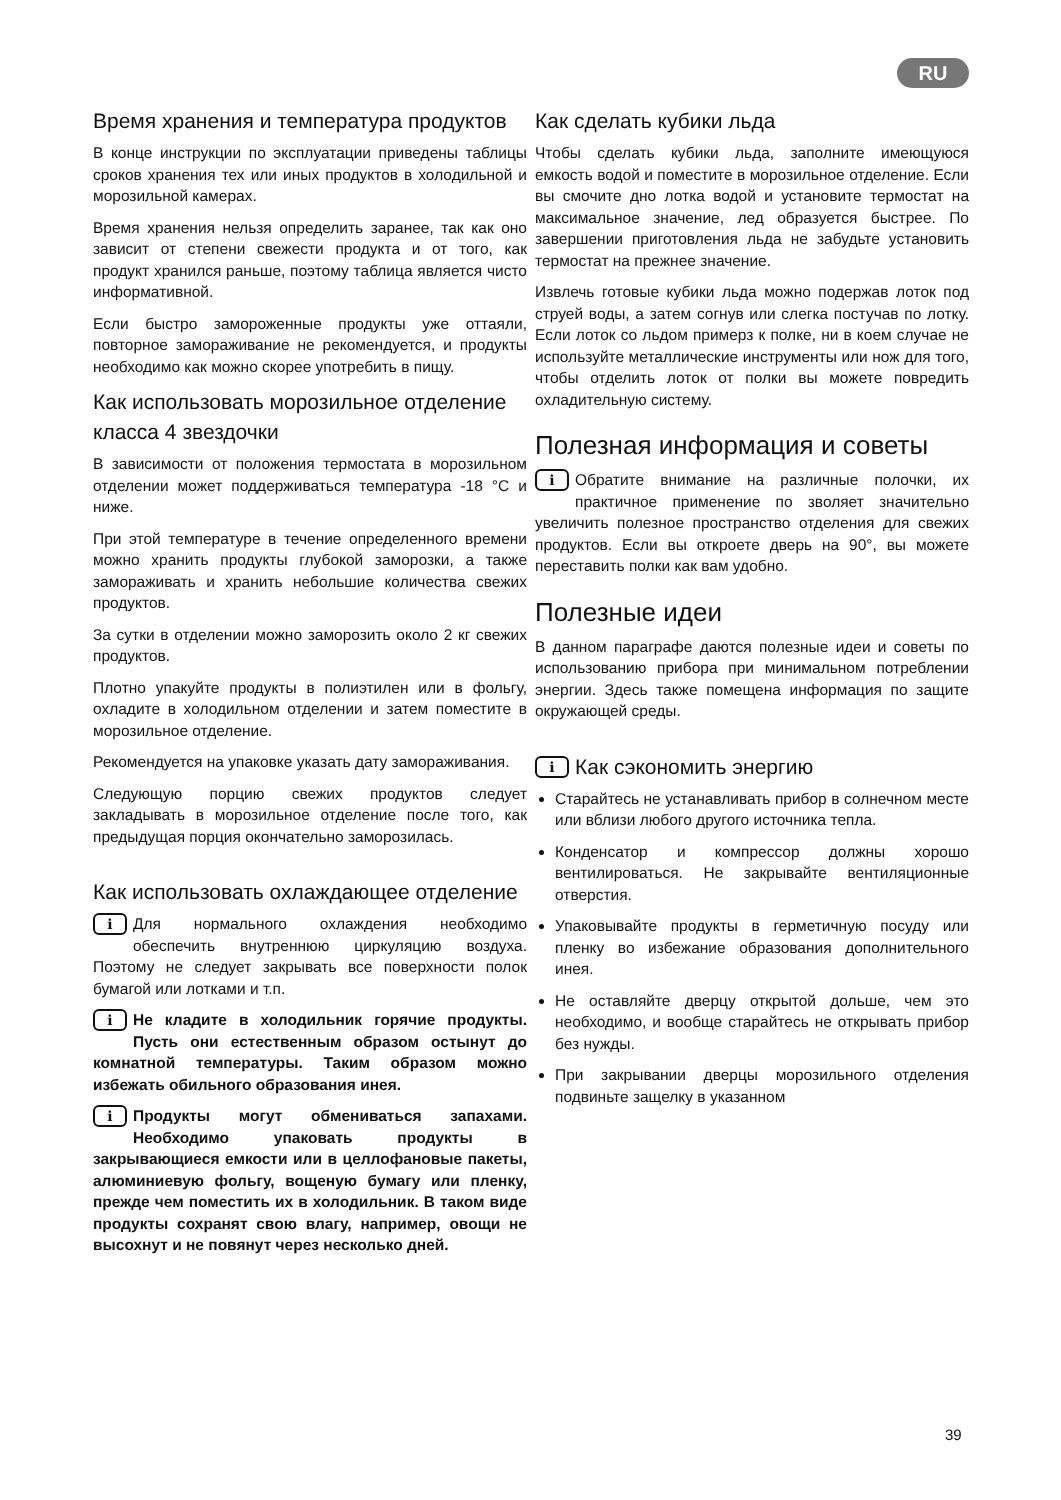RU
Время хранения и температура продуктов
В конце инструкции по эксплуатации приведены таблицы сроков хранения тех или иных продуктов в холодильной и морозильной камерах.
Время хранения нельзя определить заранее, так как оно зависит от степени свежести продукта и от того, как продукт хранился раньше, поэтому таблица является чисто информативной.
Если быстро замороженные продукты уже оттаяли, повторное замораживание не рекомендуется, и продукты необходимо как можно скорее употребить в пищу.
Как использовать морозильное отделение класса 4 звездочки
В зависимости от положения термостата в морозильном отделении может поддерживаться температура -18 °C и ниже.
При этой температуре в течение определенного времени можно хранить продукты глубокой заморозки, а также замораживать и хранить небольшие количества свежих продуктов.
За сутки в отделении можно заморозить около 2 кг свежих продуктов.
Плотно упакуйте продукты в полиэтилен или в фольгу, охладите в холодильном отделении и затем поместите в морозильное отделение.
Рекомендуется на упаковке указать дату замораживания.
Следующую порцию свежих продуктов следует закладывать в морозильное отделение после того, как предыдущая порция окончательно заморозилась.
Как использовать охлаждающее отделение
i Для нормального охлаждения необходимо обеспечить внутреннюю циркуляцию воздуха. Поэтому не следует закрывать все поверхности полок бумагой или лотками и т.п.
i Не кладите в холодильник горячие продукты. Пусть они естественным образом остынут до комнатной температуры. Таким образом можно избежать обильного образования инея.
i Продукты могут обмениваться запахами. Необходимо упаковать продукты в закрывающиеся емкости или в целлофановые пакеты, алюминиевую фольгу, вощеную бумагу или пленку, прежде чем поместить их в холодильник. В таком виде продукты сохранят свою влагу, например, овощи не высохнут и не повянут через несколько дней.
Как сделать кубики льда
Чтобы сделать кубики льда, заполните имеющуюся емкость водой и поместите в морозильное отделение. Если вы смочите дно лотка водой и установите термостат на максимальное значение, лед образуется быстрее. По завершении приготовления льда не забудьте установить термостат на прежнее значение.
Извлечь готовые кубики льда можно подержав лоток под струей воды, а затем согнув или слегка постучав по лотку. Если лоток со льдом примерз к полке, ни в коем случае не используйте металлические инструменты или нож для того, чтобы отделить лоток от полки вы можете повредить охладительную систему.
Полезная информация и советы
i Обратите внимание на различные полочки, их практичное применение по зволяет значительно увеличить полезное пространство отделения для свежих продуктов. Если вы откроете дверь на 90°, вы можете переставить полки как вам удобно.
Полезные идеи
В данном параграфе даются полезные идеи и советы по использованию прибора при минимальном потреблении энергии. Здесь также помещена информация по защите окружающей среды.
i Как сэкономить энергию
Старайтесь не устанавливать прибор в солнечном месте или вблизи любого другого источника тепла.
Конденсатор и компрессор должны хорошо вентилироваться. Не закрывайте вентиляционные отверстия.
Упаковывайте продукты в герметичную посуду или пленку во избежание образования дополнительного инея.
Не оставляйте дверцу открытой дольше, чем это необходимо, и вообще старайтесь не открывать прибор без нужды.
При закрывании дверцы морозильного отделения подвиньте защелку в указанном
39